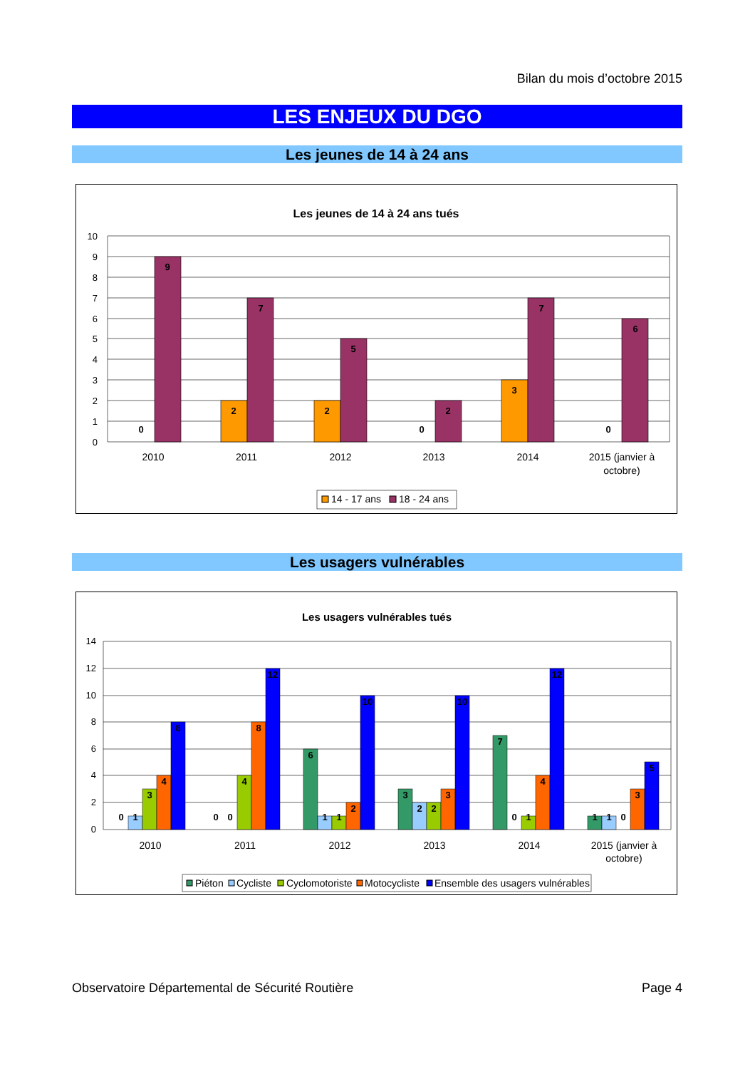Bilan du mois d’octobre 2015
LES ENJEUX DU DGO
Les jeunes de 14 à 24 ans
Les jeunes de 14 à 24 ans tués
10
9
8
7
6
5
4
3
2
1
0
0
9
2
7
2
5
0
2
3
7
0
6
2010
2011
2012
2013
2014
2015 (janvier à
octobre)
14 - 17 ans
18 - 24 ans
Les usagers vulnérables
Les usagers vulnérables tués
14
12
10
8
6
4
2
0
0
1
3
4
8
0
0
4
8
12
6
1
1
2
10
3
2
2
3
10
7
0
1
4
12
1
1
0
3
5
2010
2011
2012
2013
2014
2015 (janvier à
octobre)
Piéton
Cycliste
Cyclomotoriste
Motocycliste
Ensemble des usagers vulnérables
Observatoire Départemental de Sécurité Routière Page 4